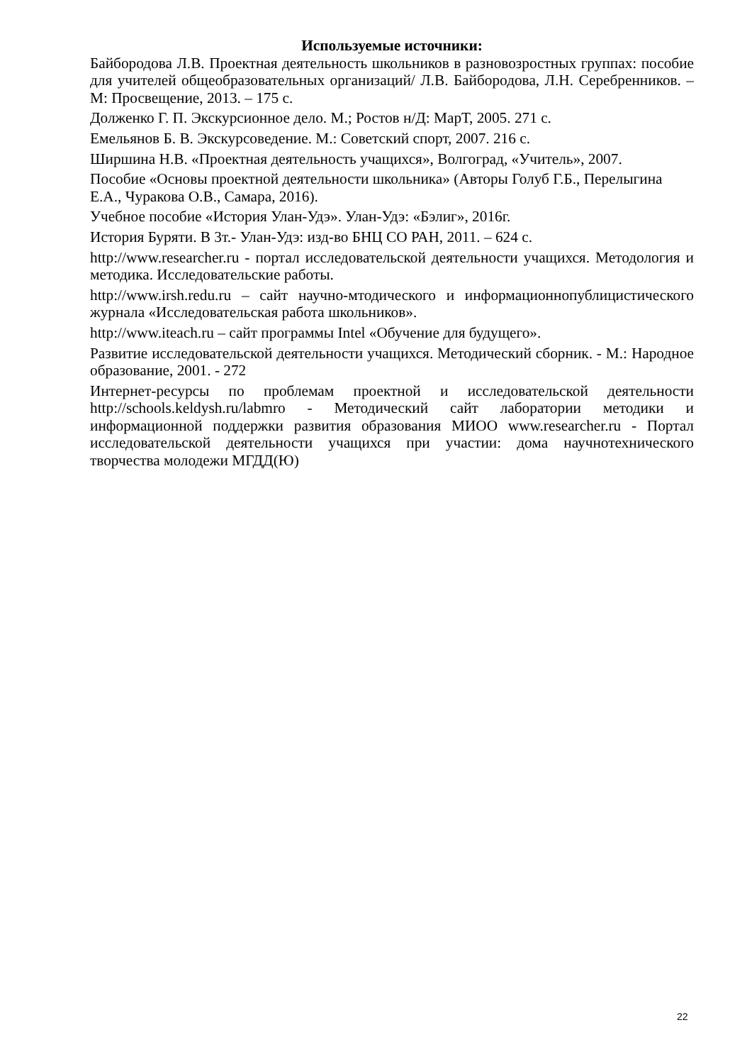Используемые источники:
Байбородова Л.В. Проектная деятельность школьников в разновозростных группах: пособие для учителей общеобразовательных организаций/ Л.В. Байбородова, Л.Н. Серебренников. – М: Просвещение, 2013. – 175 с.
Долженко Г. П. Экскурсионное дело. М.; Ростов н/Д: МарТ, 2005. 271 с.
Емельянов Б. В. Экскурсоведение. М.: Советский спорт, 2007. 216 с.
Ширшина Н.В. «Проектная деятельность учащихся», Волгоград, «Учитель», 2007.
Пособие «Основы проектной деятельности школьника» (Авторы Голуб Г.Б., Перелыгина Е.А., Чуракова О.В., Самара, 2016).
Учебное пособие «История Улан-Удэ». Улан-Удэ: «Бэлиг», 2016г.
История Буряти. В 3т.- Улан-Удэ: изд-во БНЦ СО РАН, 2011. – 624 с.
http://www.researcher.ru - портал исследовательской деятельности учащихся. Методология и методика. Исследовательские работы.
http://www.irsh.redu.ru – сайт научно-мтодического и информационнопублицистического журнала «Исследовательская работа школьников».
http://www.iteach.ru – сайт программы Intel «Обучение для будущего».
Развитие исследовательской деятельности учащихся. Методический сборник. - М.: Народное образование, 2001. - 272
Интернет-ресурсы по проблемам проектной и исследовательской деятельности http://schools.keldysh.ru/labmro - Методический сайт лаборатории методики и информационной поддержки развития образования МИОО www.researcher.ru - Портал исследовательской деятельности учащихся при участии: дома научнотехнического творчества молодежи МГДД(Ю)
22